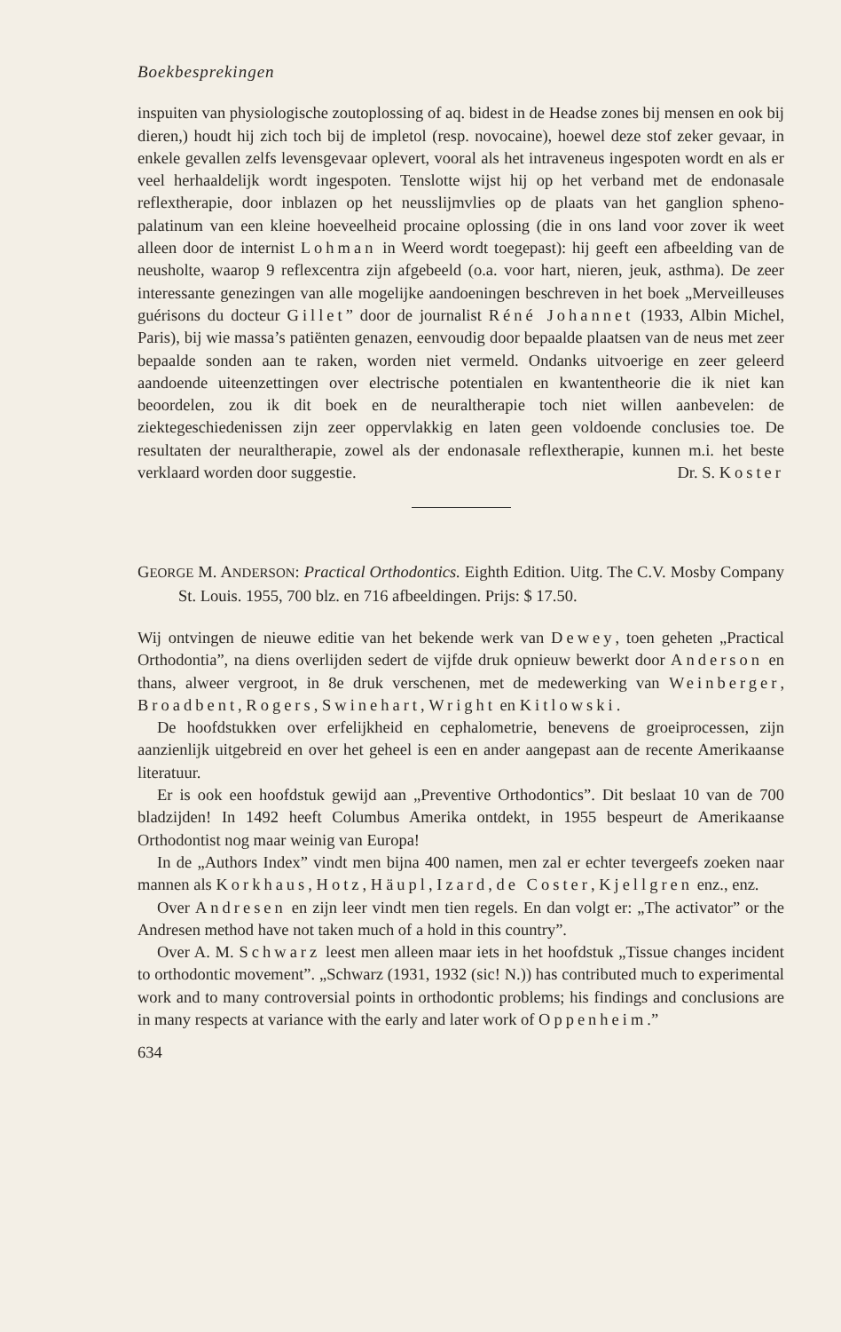Boekbesprekingen
inspuiten van physiologische zoutoplossing of aq. bidest in de Headse zones bij mensen en ook bij dieren,) houdt hij zich toch bij de impletol (resp. novocaine), hoewel deze stof zeker gevaar, in enkele gevallen zelfs levensgevaar oplevert, vooral als het intraveneus ingespoten wordt en als er veel herhaaldelijk wordt ingespoten. Tenslotte wijst hij op het verband met de endonasale reflextherapie, door inblazen op het neusslijmvlies op de plaats van het ganglion spheno-palatinum van een kleine hoeveelheid procaine oplossing (die in ons land voor zover ik weet alleen door de internist Lohman in Weerd wordt toegepast): hij geeft een afbeelding van de neusholte, waarop 9 reflexcentra zijn afgebeeld (o.a. voor hart, nieren, jeuk, asthma). De zeer interessante genezingen van alle mogelijke aandoeningen beschreven in het boek „Merveilleuses guérisons du docteur Gillet” door de journalist Réné Johannet (1933, Albin Michel, Paris), bij wie massa’s patiënten genazen, eenvoudig door bepaalde plaatsen van de neus met zeer bepaalde sonden aan te raken, worden niet vermeld. Ondanks uitvoerige en zeer geleerd aandoende uiteenzettingen over electrische potentialen en kwantentheorie die ik niet kan beoordelen, zou ik dit boek en de neuraltherapie toch niet willen aanbevelen: de ziektegeschiedenissen zijn zeer oppervlakkig en laten geen voldoende conclusies toe. De resultaten der neuraltherapie, zowel als der endonasale reflextherapie, kunnen m.i. het beste verklaard worden door suggestie. Dr. S. Koster
GEORGE M. ANDERSON: Practical Orthodontics. Eighth Edition. Uitg. The C.V. Mosby Company St. Louis. 1955, 700 blz. en 716 afbeeldingen. Prijs: $ 17.50.
Wij ontvingen de nieuwe editie van het bekende werk van Dewey, toen geheten „Practical Orthodontia”, na diens overlijden sedert de vijfde druk opnieuw bewerkt door Anderson en thans, alweer vergroot, in 8e druk verschenen, met de medewerking van Weinberger, Broadbent, Rogers, Swinehart, Wright en Kitlowski.
De hoofdstukken over erfelijkheid en cephalometrie, benevens de groeiprocessen, zijn aanzienlijk uitgebreid en over het geheel is een en ander aangepast aan de recente Amerikaanse literatuur.
Er is ook een hoofdstuk gewijd aan „Preventive Orthodontics”. Dit beslaat 10 van de 700 bladzijden! In 1492 heeft Columbus Amerika ontdekt, in 1955 bespeurt de Amerikaanse Orthodontist nog maar weinig van Europa!
In de „Authors Index” vindt men bijna 400 namen, men zal er echter tevergeefs zoeken naar mannen als Korkhaus, Hotz, Häupl, Izard, de Coster, Kjellgren enz., enz.
Over Andresen en zijn leer vindt men tien regels. En dan volgt er: „The activator” or the Andresen method have not taken much of a hold in this country”.
Over A. M. Schwarz leest men alleen maar iets in het hoofdstuk „Tissue changes incident to orthodontic movement”. „Schwarz (1931, 1932 (sic! N.)) has contributed much to experimental work and to many controversial points in orthodontic problems; his findings and conclusions are in many respects at variance with the early and later work of Oppenheim.”
634